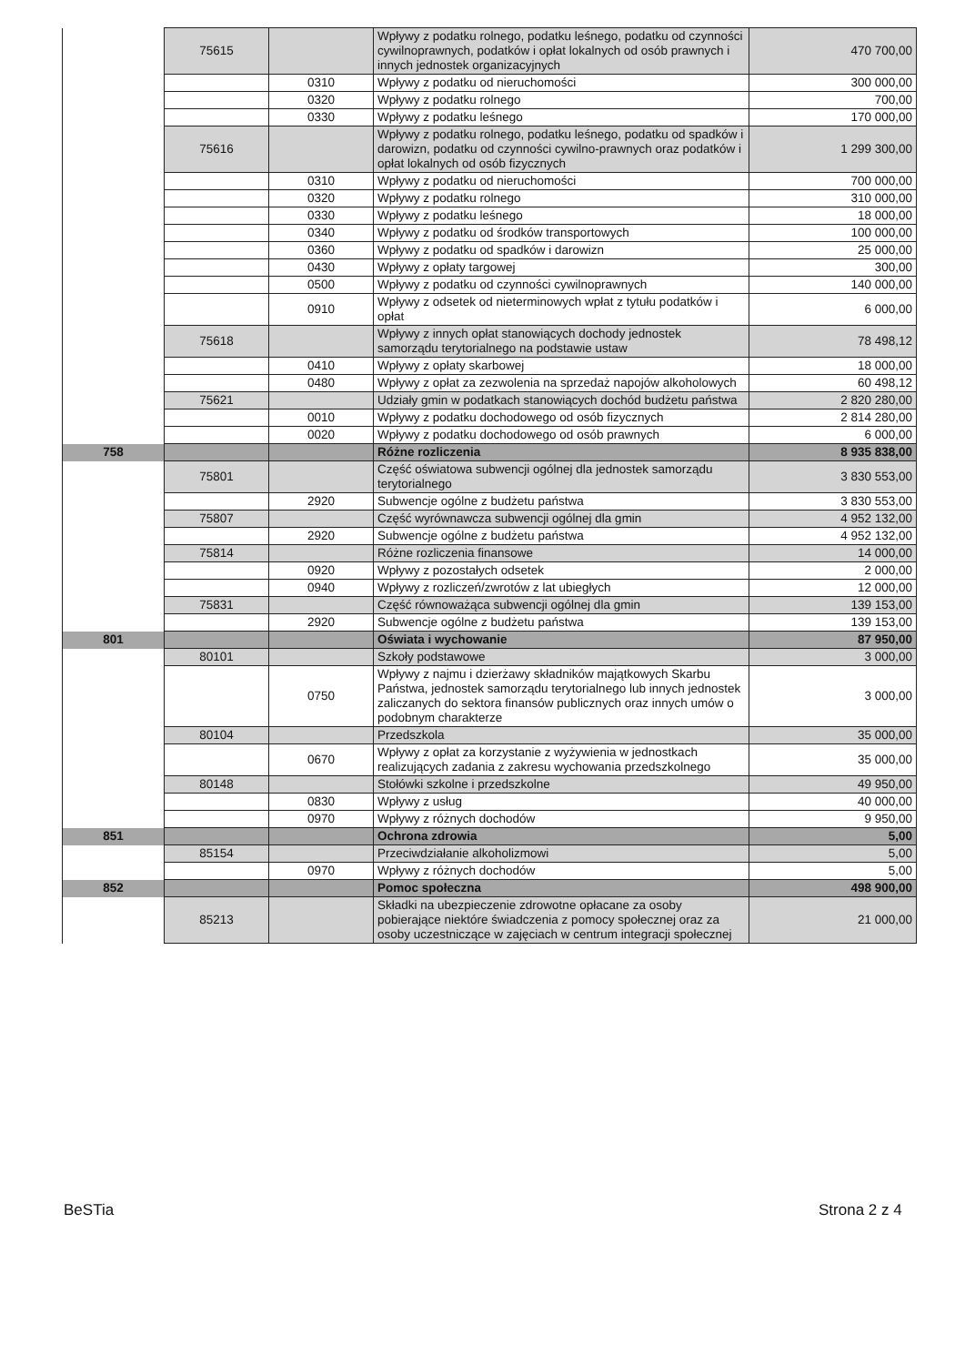| | 75615 | | Wpływy z podatku rolnego, podatku leśnego, podatku od czynności cywilnoprawnych, podatków i opłat lokalnych od osób prawnych i innych jednostek organizacyjnych | 470 700,00 |
| | | 0310 | Wpływy z podatku od nieruchomości | 300 000,00 |
| | | 0320 | Wpływy z podatku rolnego | 700,00 |
| | | 0330 | Wpływy z podatku leśnego | 170 000,00 |
| | 75616 | | Wpływy z podatku rolnego, podatku leśnego, podatku od spadków i darowizn, podatku od czynności cywilno-prawnych oraz podatków i opłat lokalnych od osób fizycznych | 1 299 300,00 |
| | | 0310 | Wpływy z podatku od nieruchomości | 700 000,00 |
| | | 0320 | Wpływy z podatku rolnego | 310 000,00 |
| | | 0330 | Wpływy z podatku leśnego | 18 000,00 |
| | | 0340 | Wpływy z podatku od środków transportowych | 100 000,00 |
| | | 0360 | Wpływy z podatku od spadków i darowizn | 25 000,00 |
| | | 0430 | Wpływy z opłaty targowej | 300,00 |
| | | 0500 | Wpływy z podatku od czynności cywilnoprawnych | 140 000,00 |
| | | 0910 | Wpływy z odsetek od nieterminowych wpłat z tytułu podatków i opłat | 6 000,00 |
| | 75618 | | Wpływy z innych opłat stanowiących dochody jednostek samorządu terytorialnego na podstawie ustaw | 78 498,12 |
| | | 0410 | Wpływy z opłaty skarbowej | 18 000,00 |
| | | 0480 | Wpływy z opłat za zezwolenia na sprzedaż napojów alkoholowych | 60 498,12 |
| | 75621 | | Udziały gmin w podatkach stanowiących dochód budżetu państwa | 2 820 280,00 |
| | | 0010 | Wpływy z podatku dochodowego od osób fizycznych | 2 814 280,00 |
| | | 0020 | Wpływy z podatku dochodowego od osób prawnych | 6 000,00 |
| 758 | | | Różne rozliczenia | 8 935 838,00 |
| | 75801 | | Część oświatowa subwencji ogólnej dla jednostek samorządu terytorialnego | 3 830 553,00 |
| | | 2920 | Subwencje ogólne z budżetu państwa | 3 830 553,00 |
| | 75807 | | Część wyrównawcza subwencji ogólnej dla gmin | 4 952 132,00 |
| | | 2920 | Subwencje ogólne z budżetu państwa | 4 952 132,00 |
| | 75814 | | Różne rozliczenia finansowe | 14 000,00 |
| | | 0920 | Wpływy z pozostałych odsetek | 2 000,00 |
| | | 0940 | Wpływy z rozliczeń/zwrotów z lat ubiegłych | 12 000,00 |
| | 75831 | | Część równoważąca subwencji ogólnej dla gmin | 139 153,00 |
| | | 2920 | Subwencje ogólne z budżetu państwa | 139 153,00 |
| 801 | | | Oświata i wychowanie | 87 950,00 |
| | 80101 | | Szkoły podstawowe | 3 000,00 |
| | | 0750 | Wpływy z najmu i dzierżawy składników majątkowych Skarbu Państwa, jednostek samorządu terytorialnego lub innych jednostek zaliczanych do sektora finansów publicznych oraz innych umów o podobnym charakterze | 3 000,00 |
| | 80104 | | Przedszkola | 35 000,00 |
| | | 0670 | Wpływy z opłat za korzystanie z wyżywienia w jednostkach realizujących zadania z zakresu wychowania przedszkolnego | 35 000,00 |
| | 80148 | | Stołówki szkolne i przedszkolne | 49 950,00 |
| | | 0830 | Wpływy z usług | 40 000,00 |
| | | 0970 | Wpływy z różnych dochodów | 9 950,00 |
| 851 | | | Ochrona zdrowia | 5,00 |
| | 85154 | | Przeciwdziałanie alkoholizmowi | 5,00 |
| | | 0970 | Wpływy z różnych dochodów | 5,00 |
| 852 | | | Pomoc społeczna | 498 900,00 |
| | 85213 | | Składki na ubezpieczenie zdrowotne opłacane za osoby pobierające niektóre świadczenia z pomocy społecznej oraz za osoby uczestniczące w zajęciach w centrum integracji społecznej | 21 000,00 |
BeSTia Strona 2 z 4